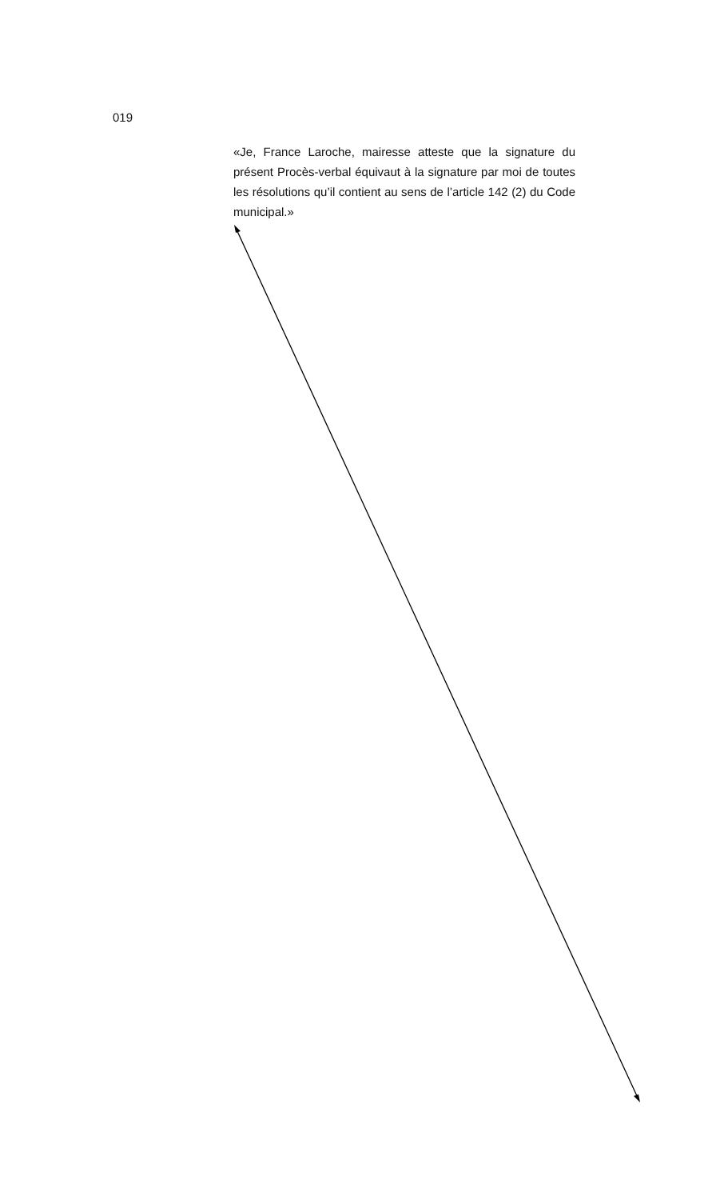019
«Je, France Laroche, mairesse atteste que la signature du présent Procès-verbal équivaut à la signature par moi de toutes les résolutions qu’il contient au sens de l’article 142 (2) du Code municipal.»